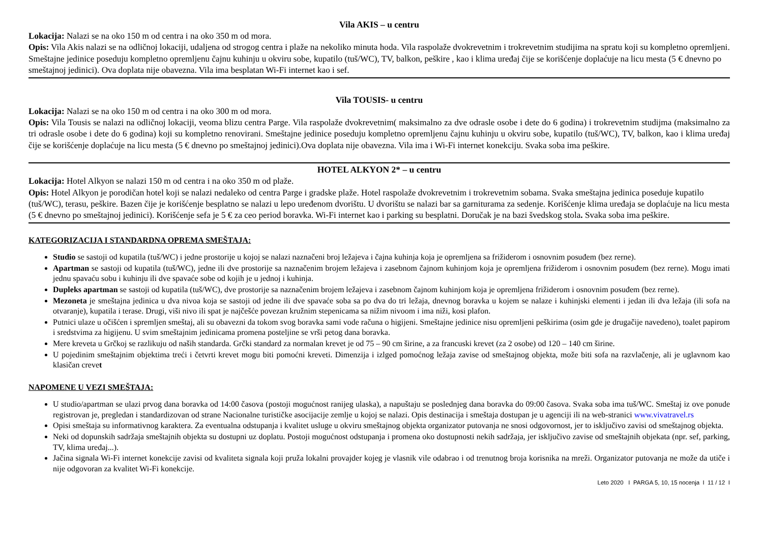Vila AKIS – u centru
Lokacija: Nalazi se na oko 150 m od centra i na oko 350 m od mora.
Opis: Vila Akis nalazi se na odličnoj lokaciji, udaljena od strogog centra i plaže na nekoliko minuta hoda. Vila raspolaže dvokrevetnim i trokrevetnim studijima na spratu koji su kompletno opremljeni. Smeštajne jedinice poseduju kompletno opremljenu čajnu kuhinju u okviru sobe, kupatilo (tuš/WC), TV, balkon, peškire , kao i klima uređaj čije se korišćenje doplaćuje na licu mesta (5 € dnevno po smeštajnoj jedinici). Ova doplata nije obavezna. Vila ima besplatan Wi-Fi internet kao i sef.
Vila TOUSIS- u centru
Lokacija: Nalazi se na oko 150 m od centra i na oko 300 m od mora.
Opis: Vila Tousis se nalazi na odličnoj lokaciji, veoma blizu centra Parge. Vila raspolaže dvokrevetnim( maksimalno za dve odrasle osobe i dete do 6 godina) i trokrevetnim studijma (maksimalno za tri odrasle osobe i dete do 6 godina) koji su kompletno renovirani. Smeštajne jedinice poseduju kompletno opremljenu čajnu kuhinju u okviru sobe, kupatilo (tuš/WC), TV, balkon, kao i klima uređaj čije se korišćenje doplaćuje na licu mesta (5 € dnevno po smeštajnoj jedinici).Ova doplata nije obavezna. Vila ima i Wi-Fi internet konekciju. Svaka soba ima peškire.
HOTEL ALKYON 2* – u centru
Lokacija: Hotel Alkyon se nalazi 150 m od centra i na oko 350 m od plaže.
Opis: Hotel Alkyon je porodičan hotel koji se nalazi nedaleko od centra Parge i gradske plaže. Hotel raspolaže dvokrevetnim i trokrevetnim sobama. Svaka smeštajna jedinica poseduje kupatilo (tuš/WC), terasu, peškire. Bazen čije je korišćenje besplatno se nalazi u lepo uređenom dvorištu. U dvorištu se nalazi bar sa garniturama za sedenje. Korišćenje klima uređaja se doplaćuje na licu mesta (5 € dnevno po smeštajnoj jedinici). Korišćenje sefa je 5 € za ceo period boravka. Wi-Fi internet kao i parking su besplatni. Doručak je na bazi švedskog stola. Svaka soba ima peškire.
KATEGORIZACIJA I STANDARDNA OPREMA SMEŠTAJA:
Studio se sastoji od kupatila (tuš/WC) i jedne prostorije u kojoj se nalazi naznačeni broj ležajeva i čajna kuhinja koja je opremljena sa frižiderom i osnovnim posuđem (bez rerne).
Apartman se sastoji od kupatila (tuš/WC), jedne ili dve prostorije sa naznačenim brojem ležajeva i zasebnom čajnom kuhinjom koja je opremljena frižiderom i osnovnim posuđem (bez rerne). Mogu imati jednu spavaću sobu i kuhinju ili dve spavaće sobe od kojih je u jednoj i kuhinja.
Dupleks apartman se sastoji od kupatila (tuš/WC), dve prostorije sa naznačenim brojem ležajeva i zasebnom čajnom kuhinjom koja je opremljena frižiderom i osnovnim posuđem (bez rerne).
Mezoneta je smeštajna jedinica u dva nivoa koja se sastoji od jedne ili dve spavaće soba sa po dva do tri ležaja, dnevnog boravka u kojem se nalaze i kuhinjski elementi i jedan ili dva ležaja (ili sofa na otvaranje), kupatila i terase. Drugi, viši nivo ili spat je najčešće povezan kružnim stepenicama sa nižim nivoom i ima niži, kosi plafon.
Putnici ulaze u očišćen i spremljen smeštaj, ali su obavezni da tokom svog boravka sami vode računa o higijeni. Smeštajne jedinice nisu opremljeni peškirima (osim gde je drugačije navedeno), toalet papirom i sredstvima za higijenu. U svim smeštajnim jedinicama promena posteljine se vrši petog dana boravka.
Mere kreveta u Grčkoj se razlikuju od naših standarda. Grčki standard za normalan krevet je od 75 – 90 cm širine, a za francuski krevet (za 2 osobe) od 120 – 140 cm širine.
U pojedinim smeštajnim objektima treći i četvrti krevet mogu biti pomoćni kreveti. Dimenzija i izlged pomoćnog ležaja zavise od smeštajnog objekta, može biti sofa na razvlačenje, ali je uglavnom kao klasičan crevet
NAPOMENE U VEZI SMEŠTAJA:
U studio/apartman se ulazi prvog dana boravka od 14:00 časova (postoji mogućnost ranijeg ulaska), a napuštaju se poslednjeg dana boravka do 09:00 časova. Svaka soba ima tuš/WC. Smeštaj iz ove ponude registrovan je, pregledan i standardizovan od strane Nacionalne turističke asocijacije zemlje u kojoj se nalazi. Opis destinacija i smeštaja dostupan je u agenciji ili na web-stranici www.vivatravel.rs
Opisi smeštaja su informativnog karaktera. Za eventualna odstupanja i kvalitet usluge u okviru smeštajnog objekta organizator putovanja ne snosi odgovornost, jer to isključivo zavisi od smeštajnog objekta.
Neki od dopunskih sadržaja smeštajnih objekta su dostupni uz doplatu. Postoji mogućnost odstupanja i promena oko dostupnosti nekih sadržaja, jer isključivo zavise od smeštajnih objekata (npr. sef, parking, TV, klima uređaj...).
Jačina signala Wi-Fi internet konekcije zavisi od kvaliteta signala koji pruža lokalni provajder kojeg je vlasnik vile odabrao i od trenutnog broja korisnika na mreži. Organizator putovanja ne može da utiče i nije odgovoran za kvalitet Wi-Fi konekcije.
Leto 2020 I PARGA 5, 10, 15 nocenja I 11 / 12 I